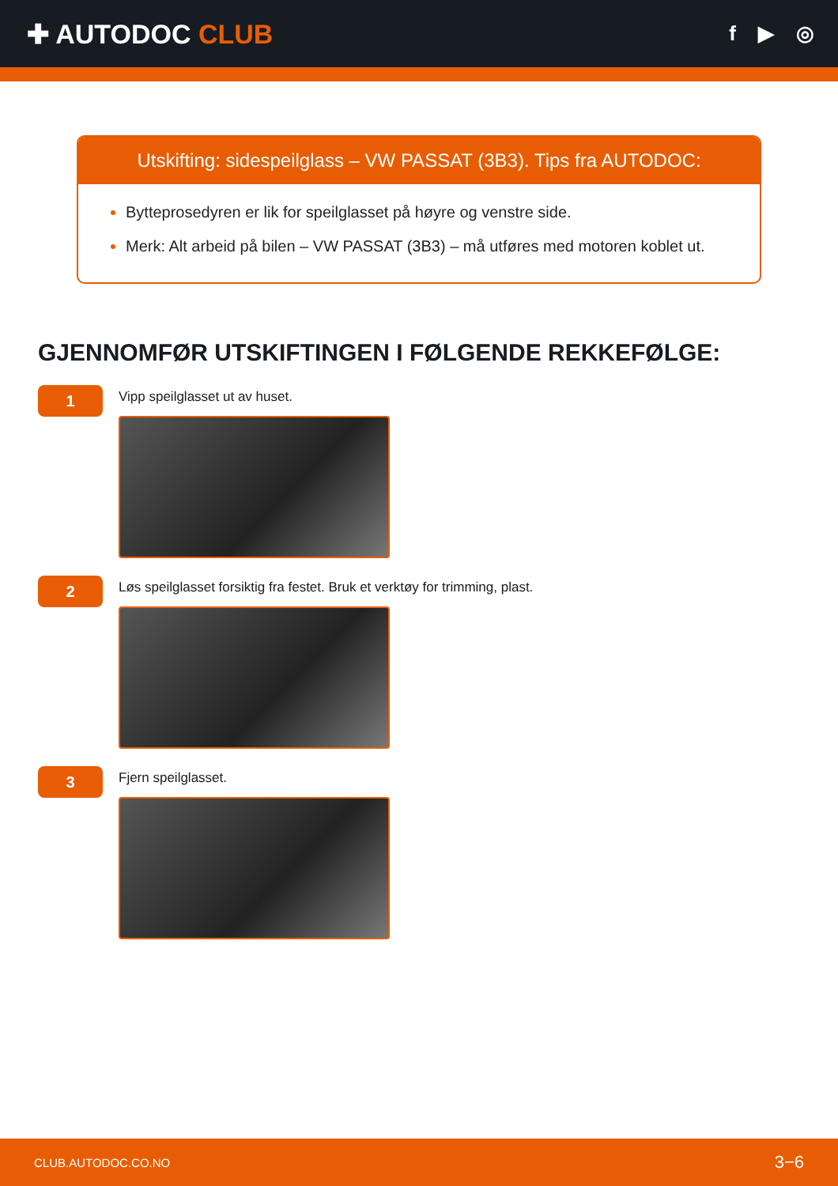✚ AUTODOC CLUB
f ▶ ◎
Utskifting: sidespeilglass – VW PASSAT (3B3). Tips fra AUTODOC:
Bytteprosedyren er lik for speilglasset på høyre og venstre side.
Merk: Alt arbeid på bilen – VW PASSAT (3B3) – må utføres med motoren koblet ut.
GJENNOMFØR UTSKIFTINGEN I FØLGENDE REKKEFØLGE:
1
Vipp speilglasset ut av huset.
2
Løs speilglasset forsiktig fra festet. Bruk et verktøy for trimming, plast.
3
Fjern speilglasset.
CLUB.AUTODOC.CO.NO 3−6